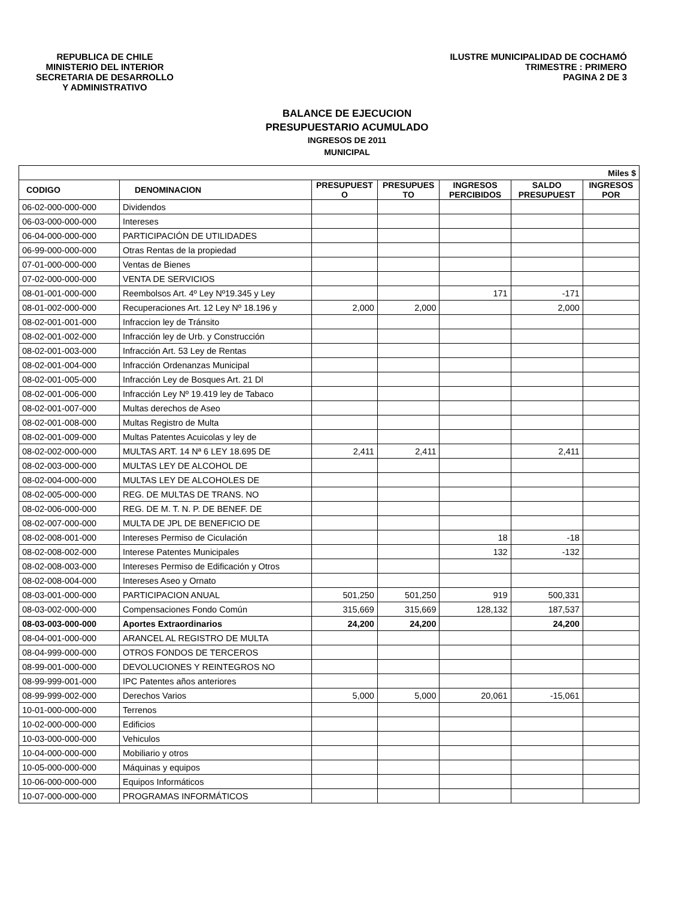REPUBLICA DE CHILE
MINISTERIO DEL INTERIOR
SECRETARIA DE DESARROLLO
Y ADMINISTRATIVO
ILUSTRE MUNICIPALIDAD DE COCHAMÓ
TRIMESTRE : PRIMERO
PAGINA 2 DE 3
BALANCE DE EJECUCION
PRESUPUESTARIO ACUMULADO
INGRESOS DE 2011
MUNICIPAL
| Miles $ | | | | | | |
| --- | --- | --- | --- | --- | --- | --- |
| CODIGO | DENOMINACION | PRESUPUEST O | PRESUPUES TO | INGRESOS PERCIBIDOS | SALDO PRESUPUEST | INGRESOS POR |
| 06-02-000-000-000 | Dividendos | | | | | |
| 06-03-000-000-000 | Intereses | | | | | |
| 06-04-000-000-000 | PARTICIPACIÓN DE UTILIDADES | | | | | |
| 06-99-000-000-000 | Otras Rentas de la propiedad | | | | | |
| 07-01-000-000-000 | Ventas de Bienes | | | | | |
| 07-02-000-000-000 | VENTA DE SERVICIOS | | | | | |
| 08-01-001-000-000 | Reembolsos Art. 4º Ley Nº19.345 y Ley | | | 171 | -171 | |
| 08-01-002-000-000 | Recuperaciones Art. 12 Ley Nº 18.196 y | 2,000 | 2,000 | | 2,000 | |
| 08-02-001-001-000 | Infraccion ley de Tránsito | | | | | |
| 08-02-001-002-000 | Infracción ley de Urb. y Construcción | | | | | |
| 08-02-001-003-000 | Infracción Art. 53 Ley de Rentas | | | | | |
| 08-02-001-004-000 | Infracción Ordenanzas Municipal | | | | | |
| 08-02-001-005-000 | Infracción Ley de Bosques Art. 21 Dl | | | | | |
| 08-02-001-006-000 | Infracción Ley Nº 19.419 ley de Tabaco | | | | | |
| 08-02-001-007-000 | Multas derechos de Aseo | | | | | |
| 08-02-001-008-000 | Multas Registro de Multa | | | | | |
| 08-02-001-009-000 | Multas Patentes Acuicolas y ley de | | | | | |
| 08-02-002-000-000 | MULTAS ART. 14 Nª 6 LEY 18.695 DE | 2,411 | 2,411 | | 2,411 | |
| 08-02-003-000-000 | MULTAS LEY DE ALCOHOL DE | | | | | |
| 08-02-004-000-000 | MULTAS LEY DE ALCOHOLES DE | | | | | |
| 08-02-005-000-000 | REG. DE MULTAS DE TRANS. NO | | | | | |
| 08-02-006-000-000 | REG. DE M. T. N. P. DE BENEF. DE | | | | | |
| 08-02-007-000-000 | MULTA DE JPL DE BENEFICIO DE | | | | | |
| 08-02-008-001-000 | Intereses Permiso de Ciculación | | | 18 | -18 | |
| 08-02-008-002-000 | Interese Patentes Municipales | | | 132 | -132 | |
| 08-02-008-003-000 | Intereses Permiso de Edificación y Otros | | | | | |
| 08-02-008-004-000 | Intereses Aseo y Ornato | | | | | |
| 08-03-001-000-000 | PARTICIPACION ANUAL | 501,250 | 501,250 | 919 | 500,331 | |
| 08-03-002-000-000 | Compensaciones Fondo Común | 315,669 | 315,669 | 128,132 | 187,537 | |
| 08-03-003-000-000 | Aportes Extraordinarios | 24,200 | 24,200 | | 24,200 | |
| 08-04-001-000-000 | ARANCEL AL REGISTRO DE MULTA | | | | | |
| 08-04-999-000-000 | OTROS FONDOS DE TERCEROS | | | | | |
| 08-99-001-000-000 | DEVOLUCIONES Y REINTEGROS NO | | | | | |
| 08-99-999-001-000 | IPC Patentes años anteriores | | | | | |
| 08-99-999-002-000 | Derechos Varios | 5,000 | 5,000 | 20,061 | -15,061 | |
| 10-01-000-000-000 | Terrenos | | | | | |
| 10-02-000-000-000 | Edificios | | | | | |
| 10-03-000-000-000 | Vehiculos | | | | | |
| 10-04-000-000-000 | Mobiliario y otros | | | | | |
| 10-05-000-000-000 | Máquinas y equipos | | | | | |
| 10-06-000-000-000 | Equipos Informáticos | | | | | |
| 10-07-000-000-000 | PROGRAMAS INFORMÁTICOS | | | | | |